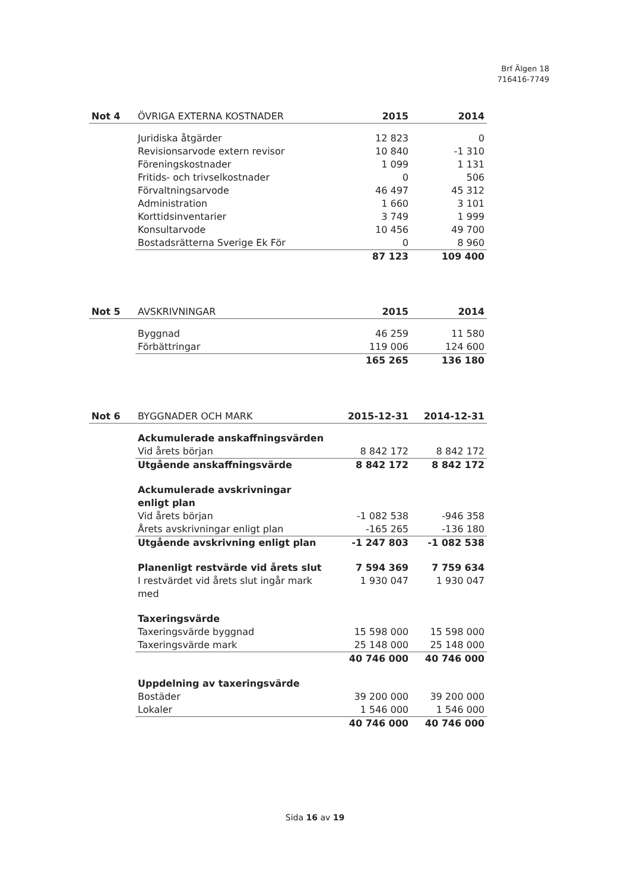Brf Älgen 18
716416-7749
| Not 4 | ÖVRIGA EXTERNA KOSTNADER | 2015 | 2014 |
| --- | --- | --- | --- |
| | Juridiska åtgärder | 12 823 | 0 |
| | Revisionsarvode extern revisor | 10 840 | -1 310 |
| | Föreningskostnader | 1 099 | 1 131 |
| | Fritids- och trivselkostnader | 0 | 506 |
| | Förvaltningsarvode | 46 497 | 45 312 |
| | Administration | 1 660 | 3 101 |
| | Korttidsinventarier | 3 749 | 1 999 |
| | Konsultarvode | 10 456 | 49 700 |
| | Bostadsrätterna Sverige Ek För | 0 | 8 960 |
| | | 87 123 | 109 400 |
| Not 5 | AVSKRIVNINGAR | 2015 | 2014 |
| --- | --- | --- | --- |
| | Byggnad | 46 259 | 11 580 |
| | Förbättringar | 119 006 | 124 600 |
| | | 165 265 | 136 180 |
| Not 6 | BYGGNADER OCH MARK | 2015-12-31 | 2014-12-31 |
| --- | --- | --- | --- |
| | Ackumulerade anskaffningsvärden | | |
| | Vid årets början | 8 842 172 | 8 842 172 |
| | Utgående anskaffningsvärde | 8 842 172 | 8 842 172 |
| | Ackumulerade avskrivningar enligt plan | | |
| | Vid årets början | -1 082 538 | -946 358 |
| | Årets avskrivningar enligt plan | -165 265 | -136 180 |
| | Utgående avskrivning enligt plan | -1 247 803 | -1 082 538 |
| | Planenligt restvärde vid årets slut | 7 594 369 | 7 759 634 |
| | I restvärdet vid årets slut ingår mark med | 1 930 047 | 1 930 047 |
| | Taxeringsvärde | | |
| | Taxeringsvärde byggnad | 15 598 000 | 15 598 000 |
| | Taxeringsvärde mark | 25 148 000 | 25 148 000 |
| | | 40 746 000 | 40 746 000 |
| | Uppdelning av taxeringsvärde | | |
| | Bostäder | 39 200 000 | 39 200 000 |
| | Lokaler | 1 546 000 | 1 546 000 |
| | | 40 746 000 | 40 746 000 |
Sida 16 av 19